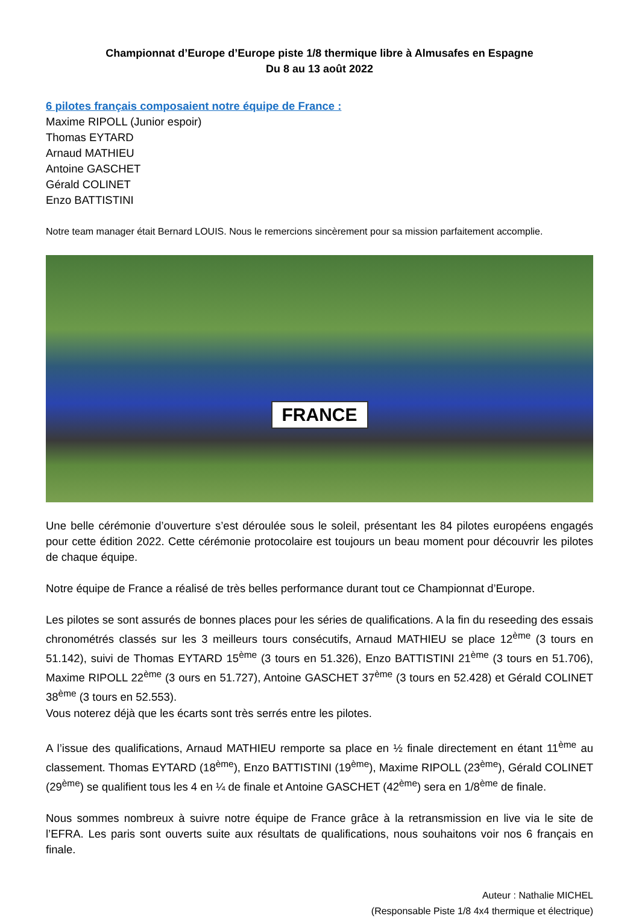Championnat d’Europe d’Europe piste 1/8 thermique libre à Almusafes en Espagne
Du 8 au 13 août 2022
6 pilotes français composaient notre équipe de France :
Maxime RIPOLL (Junior espoir)
Thomas EYTARD
Arnaud MATHIEU
Antoine GASCHET
Gérald COLINET
Enzo BATTISTINI
Notre team manager était Bernard LOUIS. Nous le remercions sincèrement pour sa mission parfaitement accomplie.
FRANCE
Une belle cérémonie d’ouverture s’est déroulée sous le soleil, présentant les 84 pilotes européens engagés pour cette édition 2022. Cette cérémonie protocolaire est toujours un beau moment pour découvrir les pilotes de chaque équipe.
Notre équipe de France a réalisé de très belles performance durant tout ce Championnat d’Europe.
Les pilotes se sont assurés de bonnes places pour les séries de qualifications. A la fin du reseeding des essais chronométrés classés sur les 3 meilleurs tours consécutifs, Arnaud MATHIEU se place 12<sup>ème</sup> (3 tours en 51.142), suivi de Thomas EYTARD 15<sup>ème</sup> (3 tours en 51.326), Enzo BATTISTINI 21<sup>ème</sup> (3 tours en 51.706), Maxime RIPOLL 22<sup>ème</sup> (3 ours en 51.727), Antoine GASCHET 37<sup>ème</sup> (3 tours en 52.428) et Gérald COLINET 38<sup>ème</sup> (3 tours en 52.553).
Vous noterez déjà que les écarts sont très serrés entre les pilotes.
A l’issue des qualifications, Arnaud MATHIEU remporte sa place en ½ finale directement en étant 11<sup>ème</sup> au classement. Thomas EYTARD (18<sup>ème</sup>), Enzo BATTISTINI (19<sup>ème</sup>), Maxime RIPOLL (23<sup>ème</sup>), Gérald COLINET (29<sup>ème</sup>) se qualifient tous les 4 en ¼ de finale et Antoine GASCHET (42<sup>ème</sup>) sera en 1/8<sup>ème</sup> de finale.
Nous sommes nombreux à suivre notre équipe de France grâce à la retransmission en live via le site de l’EFRA. Les paris sont ouverts suite aux résultats de qualifications, nous souhaitons voir nos 6 français en finale.
Auteur : Nathalie MICHEL
(Responsable Piste 1/8 4x4 thermique et électrique)